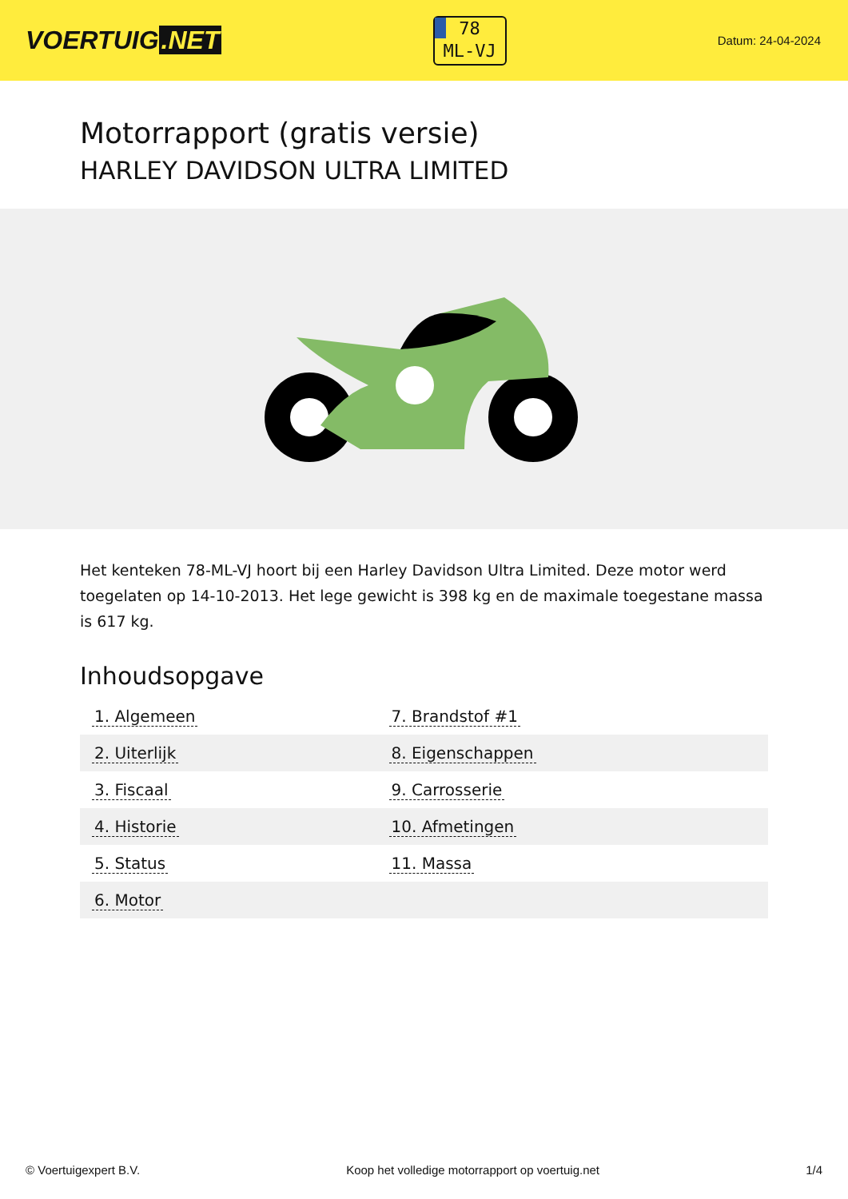VOERTUIG.NET
78
ML-VJ
Datum: 24-04-2024
Motorrapport (gratis versie)
HARLEY DAVIDSON ULTRA LIMITED
Het kenteken 78-ML-VJ hoort bij een Harley Davidson Ultra Limited. Deze motor werd toegelaten op 14-10-2013. Het lege gewicht is 398 kg en de maximale toegestane massa is 617 kg.
Inhoudsopgave
| 1. Algemeen | 7. Brandstof #1 |
| 2. Uiterlijk | 8. Eigenschappen |
| 3. Fiscaal | 9. Carrosserie |
| 4. Historie | 10. Afmetingen |
| 5. Status | 11. Massa |
| 6. Motor | |
© Voertuigexpert B.V. Koop het volledige motorrapport op voertuig.net 1/4